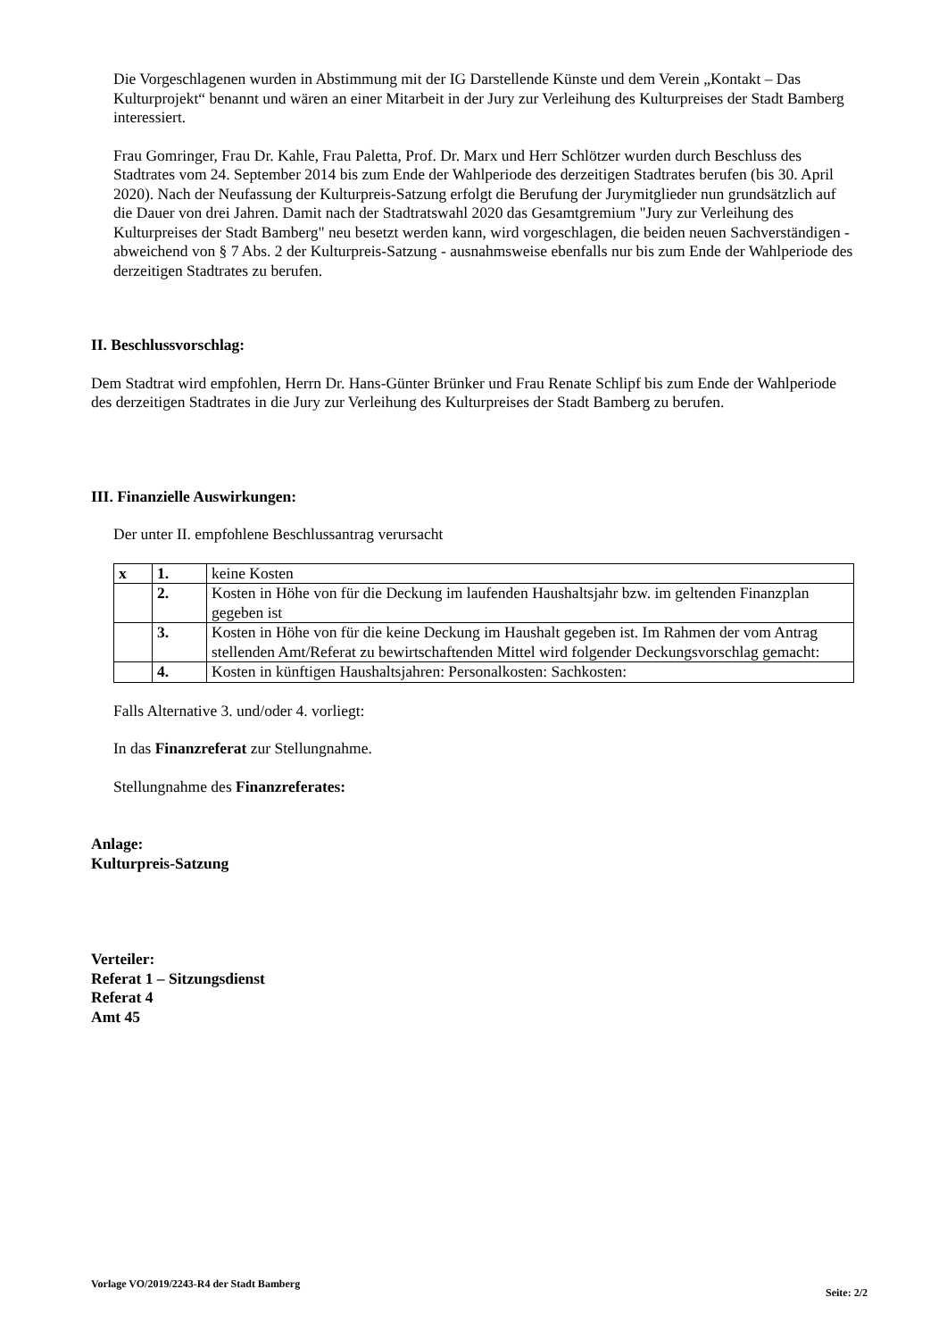Die Vorgeschlagenen wurden in Abstimmung mit der IG Darstellende Künste und dem Verein „Kontakt – Das Kulturprojekt“ benannt und wären an einer Mitarbeit in der Jury zur Verleihung des Kulturpreises der Stadt Bamberg interessiert.
Frau Gomringer, Frau Dr. Kahle, Frau Paletta, Prof. Dr. Marx und Herr Schlötzer wurden durch Beschluss des Stadtrates vom 24. September 2014 bis zum Ende der Wahlperiode des derzeitigen Stadtrates berufen (bis 30. April 2020). Nach der Neufassung der Kulturpreis-Satzung erfolgt die Berufung der Jurymitglieder nun grundsätzlich auf die Dauer von drei Jahren. Damit nach der Stadtratswahl 2020 das Gesamtgremium "Jury zur Verleihung des Kulturpreises der Stadt Bamberg" neu besetzt werden kann, wird vorgeschlagen, die beiden neuen Sachverständigen - abweichend von § 7 Abs. 2 der Kulturpreis-Satzung - ausnahmsweise ebenfalls nur bis zum Ende der Wahlperiode des derzeitigen Stadtrates zu berufen.
II. Beschlussvorschlag:
Dem Stadtrat wird empfohlen, Herrn Dr. Hans-Günter Brünker und Frau Renate Schlipf bis zum Ende der Wahlperiode des derzeitigen Stadtrates in die Jury zur Verleihung des Kulturpreises der Stadt Bamberg zu berufen.
III. Finanzielle Auswirkungen:
Der unter II. empfohlene Beschlussantrag verursacht
| x | 1. | keine Kosten |
| | 2. | Kosten in Höhe von für die Deckung im laufenden Haushaltsjahr bzw. im geltenden Finanzplan gegeben ist |
| | 3. | Kosten in Höhe von für die keine Deckung im Haushalt gegeben ist. Im Rahmen der vom Antrag stellenden Amt/Referat zu bewirtschaftenden Mittel wird folgender Deckungsvorschlag gemacht: |
| | 4. | Kosten in künftigen Haushaltsjahren: Personalkosten: Sachkosten: |
Falls Alternative 3. und/oder 4. vorliegt:
In das Finanzreferat zur Stellungnahme.
Stellungnahme des Finanzreferates:
Anlage:
Kulturpreis-Satzung
Verteiler:
Referat 1 – Sitzungsdienst
Referat 4
Amt 45
Vorlage VO/2019/2243-R4 der Stadt Bamberg Seite: 2/2